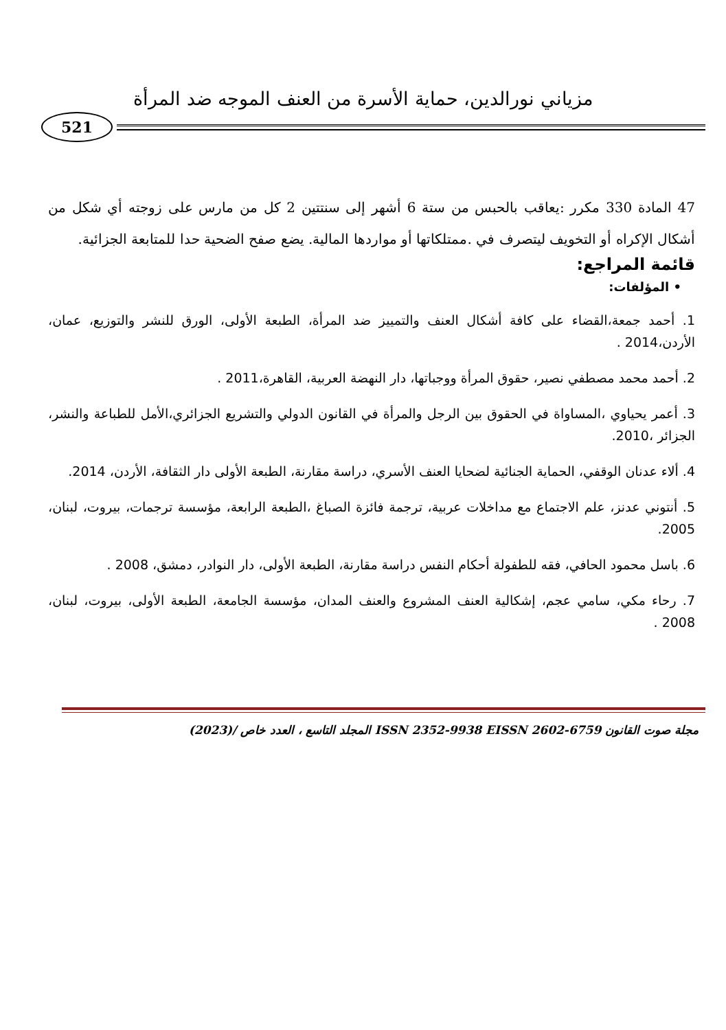مزياني نورالدين، حماية الأسرة من العنف الموجه ضد المرأة
521
47 المادة 330 مكرر :يعاقب بالحبس من ستة 6 أشهر إلى سنتتين 2 كل من مارس على زوجته أي شكل من أشكال الإكراه أو التخويف ليتصرف في .ممتلكاتها أو مواردها المالية. يضع صفح الضحية حدا للمتابعة الجزائية.
قائمة المراجع:
• المؤلفات:
1. أحمد جمعة،القضاء على كافة أشكال العنف والتمييز ضد المرأة، الطبعة الأولى، الورق للنشر والتوزيع، عمان، الأردن،2014 .
2. أحمد محمد مصطفي نصير، حقوق المرأة ووجباتها، دار النهضة العربية، القاهرة،2011 .
3. أعمر يحياوي ،المساواة في الحقوق بين الرجل والمرأة في القانون الدولي والتشريع الجزائري،الأمل للطباعة والنشر، الجزائر ،2010.
4. ألاء عدنان الوقفي، الحماية الجنائية لضحايا العنف الأسري، دراسة مقارنة، الطبعة الأولى دار الثقافة، الأردن، 2014.
5. أنتوني عدنز، علم الاجتماع مع مداخلات عربية، ترجمة فائزة الصباغ ،الطبعة الرابعة، مؤسسة ترجمات، بيروت، لبنان، 2005.
6. باسل محمود الحافي، فقه للطفولة أحكام النفس دراسة مقارنة، الطبعة الأولى، دار النوادر، دمشق، 2008 .
7. رحاء مكي، سامي عجم، إشكالية العنف المشروع والعنف المدان، مؤسسة الجامعة، الطبعة الأولى، بيروت، لبنان، 2008 .
مجلة صوت القانون ISSN 2352-9938 EISSN 2602-6759 المجلد التاسع ، العدد خاص /(2023)